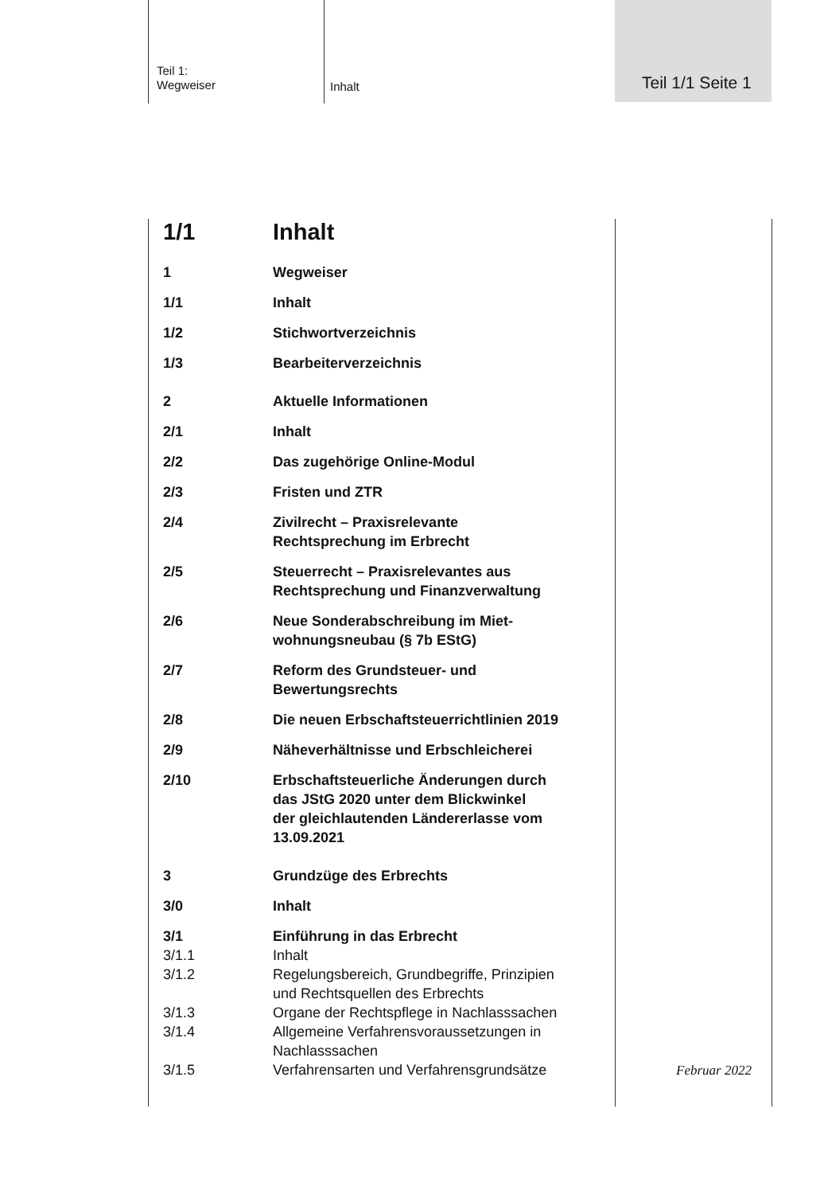Teil 1:
Wegweiser
Inhalt
Teil 1/1 Seite 1
1/1 Inhalt
1 Wegweiser
1/1 Inhalt
1/2 Stichwortverzeichnis
1/3 Bearbeiterverzeichnis
2 Aktuelle Informationen
2/1 Inhalt
2/2 Das zugehörige Online-Modul
2/3 Fristen und ZTR
2/4 Zivilrecht – Praxisrelevante
Rechtsprechung im Erbrecht
2/5 Steuerrecht – Praxisrelevantes aus
Rechtsprechung und Finanzverwaltung
2/6 Neue Sonderabschreibung im Miet-
wohnungsneubau (§ 7b EStG)
2/7 Reform des Grundsteuer- und
Bewertungsrechts
2/8 Die neuen Erbschaftsteuerrichtlinien 2019
2/9 Näheverhältnisse und Erbschleicherei
2/10 Erbschaftsteuerliche Änderungen durch
das JStG 2020 unter dem Blickwinkel
der gleichlautenden Ländererlasse vom
13.09.2021
3 Grundzüge des Erbrechts
3/0 Inhalt
3/1 Einführung in das Erbrecht
3/1.1 Inhalt
3/1.2 Regelungsbereich, Grundbegriffe, Prinzipien
und Rechtsquellen des Erbrechts
3/1.3 Organe der Rechtspflege in Nachlasssachen
3/1.4 Allgemeine Verfahrensvoraussetzungen in
Nachlasssachen
3/1.5 Verfahrensarten und Verfahrensgrundsätze
Februar 2022